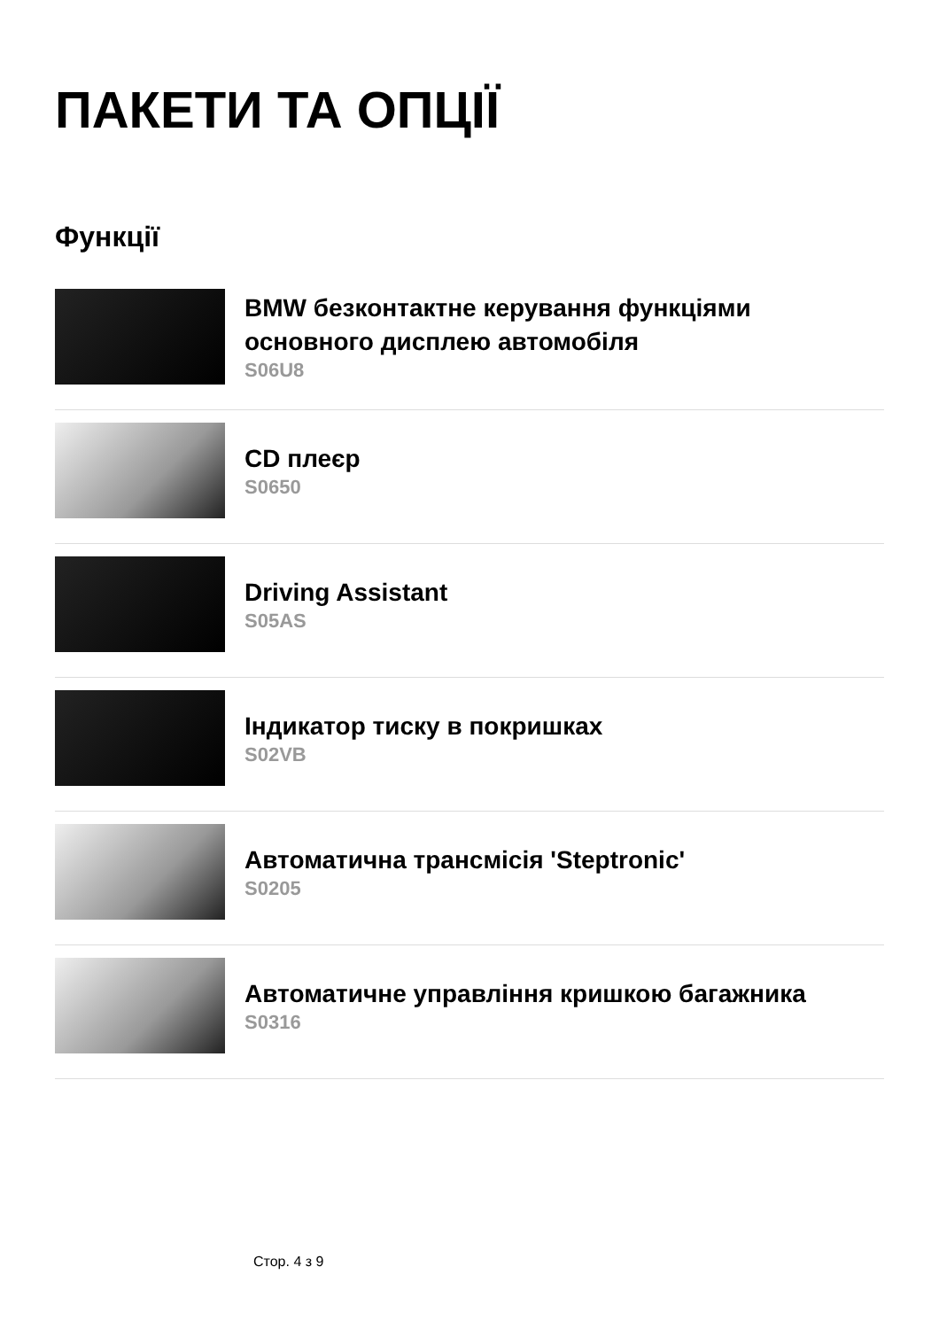ПАКЕТИ ТА ОПЦІЇ
Функції
BMW безконтактне керування функціями основного дисплею автомобіля
S06U8
CD плеєр
S0650
Driving Assistant
S05AS
Індикатор тиску в покришках
S02VB
Автоматична трансмісія 'Steptronic'
S0205
Автоматичне управління кришкою багажника
S0316
Стор. 4 з 9